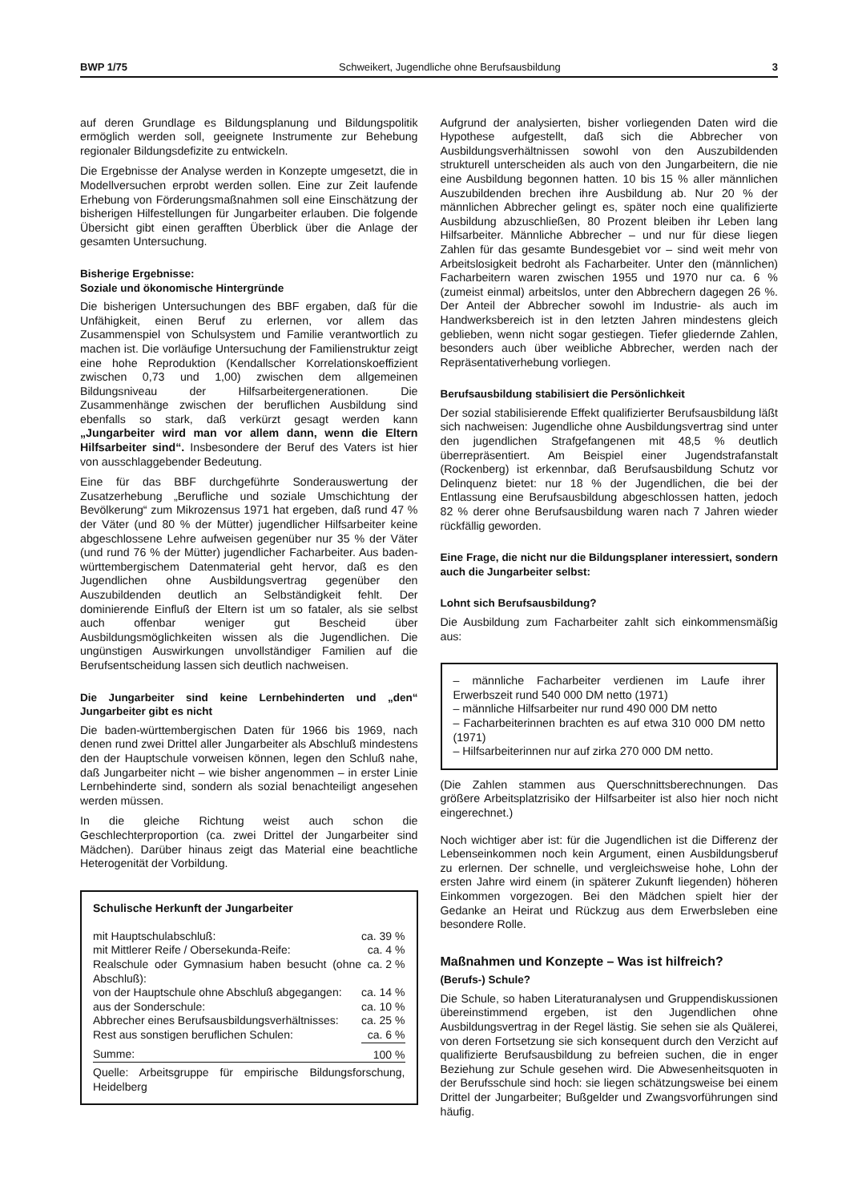BWP 1/75 Schweikert, Jugendliche ohne Berufsausbildung 3
auf deren Grundlage es Bildungsplanung und Bildungspolitik ermöglich werden soll, geeignete Instrumente zur Behebung regionaler Bildungsdefizite zu entwickeln.
Die Ergebnisse der Analyse werden in Konzepte umgesetzt, die in Modellversuchen erprobt werden sollen. Eine zur Zeit laufende Erhebung von Förderungsmaßnahmen soll eine Einschätzung der bisherigen Hilfestellungen für Jungarbeiter erlauben. Die folgende Übersicht gibt einen gerafften Überblick über die Anlage der gesamten Untersuchung.
Bisherige Ergebnisse:
Soziale und ökonomische Hintergründe
Die bisherigen Untersuchungen des BBF ergaben, daß für die Unfähigkeit, einen Beruf zu erlernen, vor allem das Zusammenspiel von Schulsystem und Familie verantwortlich zu machen ist. Die vorläufige Untersuchung der Familienstruktur zeigt eine hohe Reproduktion (Kendallscher Korrelationskoeffizient zwischen 0,73 und 1,00) zwischen dem allgemeinen Bildungsniveau der Hilfsarbeitergenerationen. Die Zusammenhänge zwischen der beruflichen Ausbildung sind ebenfalls so stark, daß verkürzt gesagt werden kann „Jungarbeiter wird man vor allem dann, wenn die Eltern Hilfsarbeiter sind“. Insbesondere der Beruf des Vaters ist hier von ausschlaggebender Bedeutung.
Eine für das BBF durchgeführte Sonderauswertung der Zusatzerhebung „Berufliche und soziale Umschichtung der Bevölkerung“ zum Mikrozensus 1971 hat ergeben, daß rund 47 % der Väter (und 80 % der Mütter) jugendlicher Hilfsarbeiter keine abgeschlossene Lehre aufweisen gegenüber nur 35 % der Väter (und rund 76 % der Mütter) jugendlicher Facharbeiter. Aus baden-württembergischem Datenmaterial geht hervor, daß es den Jugendlichen ohne Ausbildungsvertrag gegenüber den Auszubildenden deutlich an Selbständigkeit fehlt. Der dominierende Einfluß der Eltern ist um so fataler, als sie selbst auch offenbar weniger gut Bescheid über Ausbildungsmöglichkeiten wissen als die Jugendlichen. Die ungünstigen Auswirkungen unvollständiger Familien auf die Berufsentscheidung lassen sich deutlich nachweisen.
Die Jungarbeiter sind keine Lernbehinderten und „den“ Jungarbeiter gibt es nicht
Die baden-württembergischen Daten für 1966 bis 1969, nach denen rund zwei Drittel aller Jungarbeiter als Abschluß mindestens den der Hauptschule vorweisen können, legen den Schluß nahe, daß Jungarbeiter nicht – wie bisher angenommen – in erster Linie Lernbehinderte sind, sondern als sozial benachteiligt angesehen werden müssen.
In die gleiche Richtung weist auch schon die Geschlechterproportion (ca. zwei Drittel der Jungarbeiter sind Mädchen). Darüber hinaus zeigt das Material eine beachtliche Heterogenität der Vorbildung.
| Schulische Herkunft der Jungarbeiter | |
| mit Hauptschulabschluß: | ca. 39 % |
| mit Mittlerer Reife / Obersekunda-Reife: | ca. 4 % |
| Realschule oder Gymnasium haben besucht (ohne Abschluß): | ca. 2 % |
| von der Hauptschule ohne Abschluß abgegangen: | ca. 14 % |
| aus der Sonderschule: | ca. 10 % |
| Abbrecher eines Berufsausbildungsverhältnisses: | ca. 25 % |
| Rest aus sonstigen beruflichen Schulen: | ca. 6 % |
| Summe: | 100 % |
| Quelle: Arbeitsgruppe für empirische Bildungsforschung, Heidelberg | |
Aufgrund der analysierten, bisher vorliegenden Daten wird die Hypothese aufgestellt, daß sich die Abbrecher von Ausbildungsverhältnissen sowohl von den Auszubildenden strukturell unterscheiden als auch von den Jungarbeitern, die nie eine Ausbildung begonnen hatten. 10 bis 15 % aller männlichen Auszubildenden brechen ihre Ausbildung ab. Nur 20 % der männlichen Abbrecher gelingt es, später noch eine qualifizierte Ausbildung abzuschließen, 80 Prozent bleiben ihr Leben lang Hilfsarbeiter. Männliche Abbrecher – und nur für diese liegen Zahlen für das gesamte Bundesgebiet vor – sind weit mehr von Arbeitslosigkeit bedroht als Facharbeiter. Unter den (männlichen) Facharbeitern waren zwischen 1955 und 1970 nur ca. 6 % (zumeist einmal) arbeitslos, unter den Abbrechern dagegen 26 %. Der Anteil der Abbrecher sowohl im Industrie- als auch im Handwerksbereich ist in den letzten Jahren mindestens gleich geblieben, wenn nicht sogar gestiegen. Tiefer gliedernde Zahlen, besonders auch über weibliche Abbrecher, werden nach der Repräsentativerhebung vorliegen.
Berufsausbildung stabilisiert die Persönlichkeit
Der sozial stabilisierende Effekt qualifizierter Berufsausbildung läßt sich nachweisen: Jugendliche ohne Ausbildungsvertrag sind unter den jugendlichen Strafgefangenen mit 48,5 % deutlich überrepräsentiert. Am Beispiel einer Jugendstrafanstalt (Rockenberg) ist erkennbar, daß Berufsausbildung Schutz vor Delinquenz bietet: nur 18 % der Jugendlichen, die bei der Entlassung eine Berufsausbildung abgeschlossen hatten, jedoch 82 % derer ohne Berufsausbildung waren nach 7 Jahren wieder rückfällig geworden.
Eine Frage, die nicht nur die Bildungsplaner interessiert, sondern auch die Jungarbeiter selbst:
Lohnt sich Berufsausbildung?
Die Ausbildung zum Facharbeiter zahlt sich einkommensmäßig aus:
– männliche Facharbeiter verdienen im Laufe ihrer Erwerbszeit rund 540 000 DM netto (1971)
– männliche Hilfsarbeiter nur rund 490 000 DM netto
– Facharbeiterinnen brachten es auf etwa 310 000 DM netto (1971)
– Hilfsarbeiterinnen nur auf zirka 270 000 DM netto.
(Die Zahlen stammen aus Querschnittsberechnungen. Das größere Arbeitsplatzrisiko der Hilfsarbeiter ist also hier noch nicht eingerechnet.)
Noch wichtiger aber ist: für die Jugendlichen ist die Differenz der Lebenseinkommen noch kein Argument, einen Ausbildungsberuf zu erlernen. Der schnelle, und vergleichsweise hohe, Lohn der ersten Jahre wird einem (in späterer Zukunft liegenden) höheren Einkommen vorgezogen. Bei den Mädchen spielt hier der Gedanke an Heirat und Rückzug aus dem Erwerbsleben eine besondere Rolle.
Maßnahmen und Konzepte – Was ist hilfreich?
(Berufs-) Schule?
Die Schule, so haben Literaturanalysen und Gruppendiskussionen übereinstimmend ergeben, ist den Jugendlichen ohne Ausbildungsvertrag in der Regel lästig. Sie sehen sie als Quälerei, von deren Fortsetzung sie sich konsequent durch den Verzicht auf qualifizierte Berufsausbildung zu befreien suchen, die in enger Beziehung zur Schule gesehen wird. Die Abwesenheitsquoten in der Berufsschule sind hoch: sie liegen schätzungsweise bei einem Drittel der Jungarbeiter; Bußgelder und Zwangsvorführungen sind häufig.